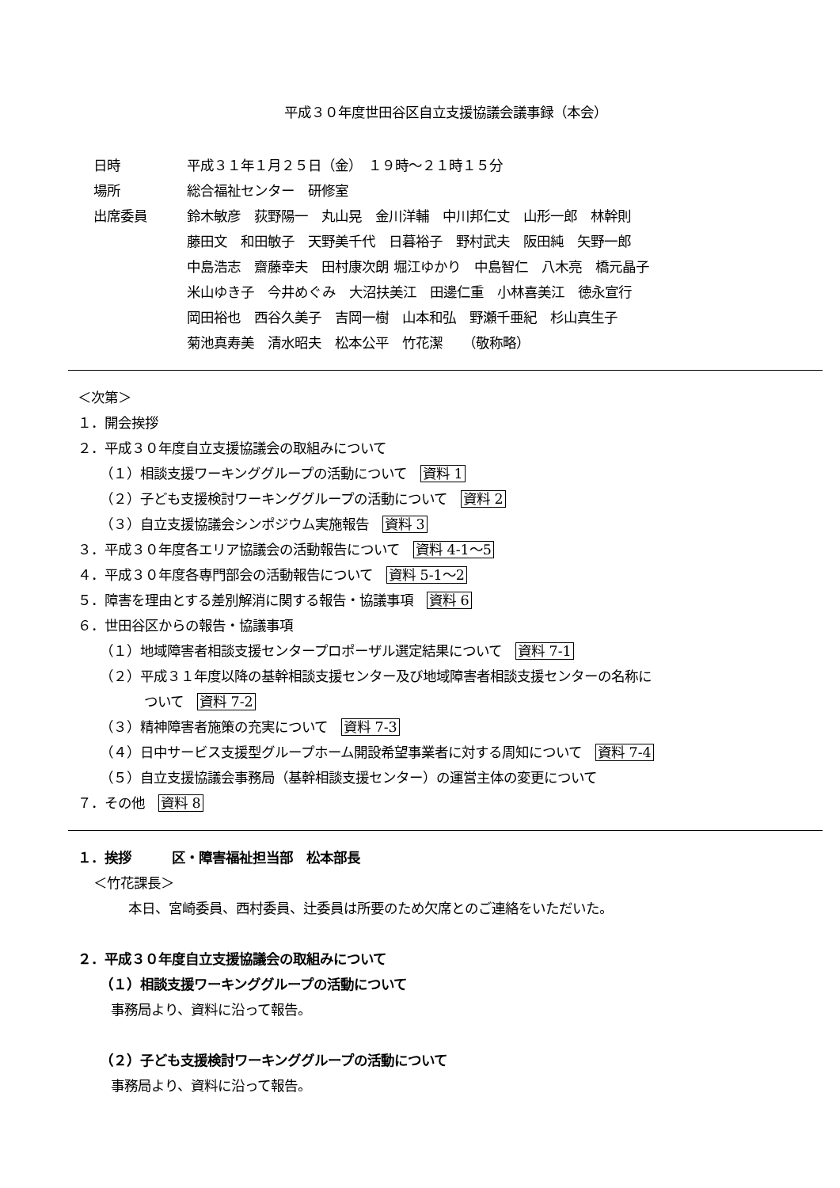平成３０年度世田谷区自立支援協議会議事録（本会）
日時 平成３１年１月２５日（金）　１９時～２１時１５分
場所 総合福祉センター　研修室
出席委員 鈴木敏彦　荻野陽一　丸山晃　金川洋輔　中川邦仁丈　山形一郎　林幹則
藤田文　和田敏子　天野美千代　日暮裕子　野村武夫　阪田純　矢野一郎
中島浩志　齋藤幸夫　田村康次朗 堀江ゆかり　中島智仁　八木亮　橋元晶子
米山ゆき子　今井めぐみ　大沼扶美江　田邊仁重　小林喜美江　徳永宣行
岡田裕也　西谷久美子　吉岡一樹　山本和弘　野瀬千亜紀　杉山真生子
菊池真寿美　清水昭夫　松本公平　竹花潔　　（敬称略）
＜次第＞
１．開会挨拶
２．平成３０年度自立支援協議会の取組みについて
（１）相談支援ワーキンググループの活動について　資料 1
（２）子ども支援検討ワーキンググループの活動について　資料 2
（３）自立支援協議会シンポジウム実施報告　資料 3
３．平成３０年度各エリア協議会の活動報告について　資料 4-1～5
４．平成３０年度各専門部会の活動報告について　資料 5-1～2
５．障害を理由とする差別解消に関する報告・協議事項　資料 6
６．世田谷区からの報告・協議事項
（１）地域障害者相談支援センタープロポーザル選定結果について　資料 7-1
（２）平成３１年度以降の基幹相談支援センター及び地域障害者相談支援センターの名称に
ついて　資料 7-2
（３）精神障害者施策の充実について　資料 7-3
（４）日中サービス支援型グループホーム開設希望事業者に対する周知について　資料 7-4
（５）自立支援協議会事務局（基幹相談支援センター）の運営主体の変更について
７．その他　資料 8
１．挨拶　　　区・障害福祉担当部　松本部長
＜竹花課長＞
本日、宮崎委員、西村委員、辻委員は所要のため欠席とのご連絡をいただいた。
２．平成３０年度自立支援協議会の取組みについて
（１）相談支援ワーキンググループの活動について
事務局より、資料に沿って報告。
（２）子ども支援検討ワーキンググループの活動について
事務局より、資料に沿って報告。